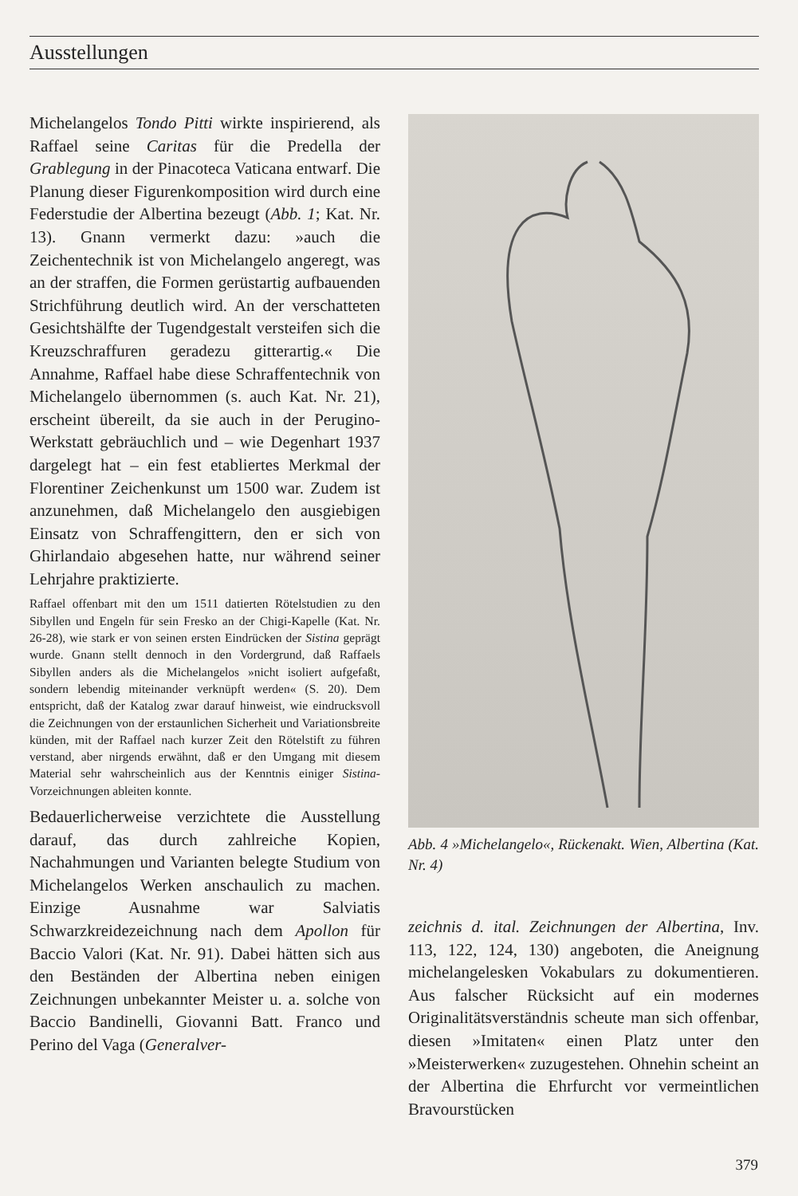Ausstellungen
Michelangelos Tondo Pitti wirkte inspirierend, als Raffael seine Caritas für die Predella der Grablegung in der Pinacoteca Vaticana entwarf. Die Planung dieser Figurenkomposition wird durch eine Federstudie der Albertina bezeugt (Abb. 1; Kat. Nr. 13). Gnann vermerkt dazu: »auch die Zeichentechnik ist von Michelangelo angeregt, was an der straffen, die Formen gerüstartig aufbauenden Strichführung deutlich wird. An der verschatteten Gesichtshälfte der Tugendgestalt versteifen sich die Kreuzschraffuren geradezu gitterartig.« Die Annahme, Raffael habe diese Schraffentechnik von Michelangelo übernommen (s. auch Kat. Nr. 21), erscheint übereilt, da sie auch in der Perugino-Werkstatt gebräuchlich und – wie Degenhart 1937 dargelegt hat – ein fest etabliertes Merkmal der Florentiner Zeichenkunst um 1500 war. Zudem ist anzunehmen, daß Michelangelo den ausgiebigen Einsatz von Schraffengittern, den er sich von Ghirlandaio abgesehen hatte, nur während seiner Lehrjahre praktizierte.
Raffael offenbart mit den um 1511 datierten Rötelstudien zu den Sibyllen und Engeln für sein Fresko an der Chigi-Kapelle (Kat. Nr. 26-28), wie stark er von seinen ersten Eindrücken der Sistina geprägt wurde. Gnann stellt dennoch in den Vordergrund, daß Raffaels Sibyllen anders als die Michelangelos »nicht isoliert aufgefaßt, sondern lebendig miteinander verknüpft werden« (S. 20). Dem entspricht, daß der Katalog zwar darauf hinweist, wie eindrucksvoll die Zeichnungen von der erstaunlichen Sicherheit und Variationsbreite künden, mit der Raffael nach kurzer Zeit den Rötelstift zu führen verstand, aber nirgends erwähnt, daß er den Umgang mit diesem Material sehr wahrscheinlich aus der Kenntnis einiger Sistina-Vorzeichnungen ableiten konnte.
Bedauerlicherweise verzichtete die Ausstellung darauf, das durch zahlreiche Kopien, Nachahmungen und Varianten belegte Studium von Michelangelos Werken anschaulich zu machen. Einzige Ausnahme war Salviatis Schwarzkreidezeichnung nach dem Apollon für Baccio Valori (Kat. Nr. 91). Dabei hätten sich aus den Beständen der Albertina neben einigen Zeichnungen unbekannter Meister u. a. solche von Baccio Bandinelli, Giovanni Batt. Franco und Perino del Vaga (Generalver-
Abb. 4 »Michelangelo«, Rückenakt. Wien, Albertina (Kat. Nr. 4)
zeichnis d. ital. Zeichnungen der Albertina, Inv. 113, 122, 124, 130) angeboten, die Aneignung michelangelesken Vokabulars zu dokumentieren. Aus falscher Rücksicht auf ein modernes Originalitätsverständnis scheute man sich offenbar, diesen »Imitaten« einen Platz unter den »Meisterwerken« zuzugestehen. Ohnehin scheint an der Albertina die Ehrfurcht vor vermeintlichen Bravourstücken
379